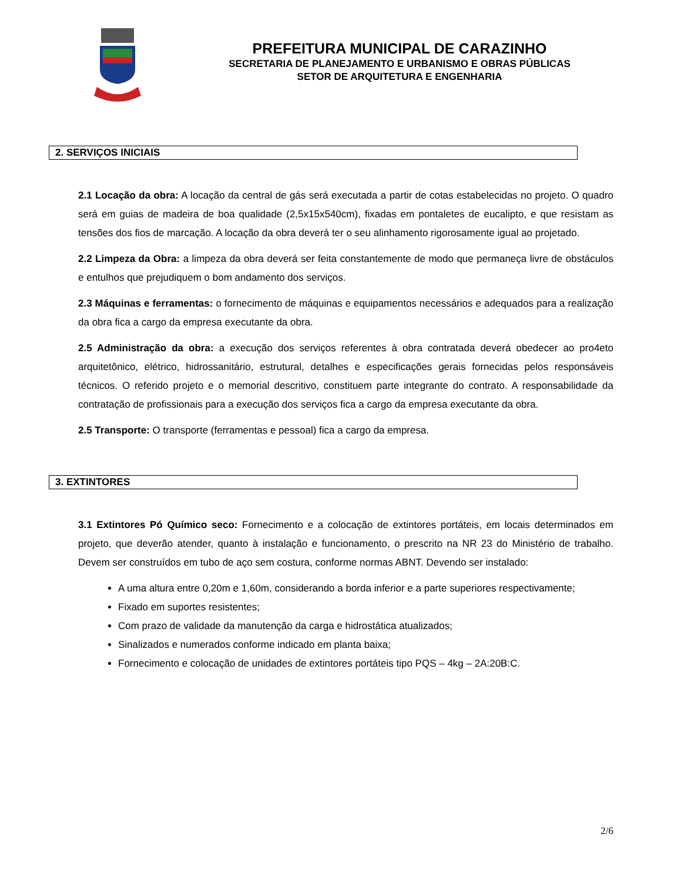PREFEITURA MUNICIPAL DE CARAZINHO
SECRETARIA DE PLANEJAMENTO E URBANISMO E OBRAS PÚBLICAS
SETOR DE ARQUITETURA E ENGENHARIA
2. SERVIÇOS INICIAIS
2.1 Locação da obra: A locação da central de gás será executada a partir de cotas estabelecidas no projeto. O quadro será em guias de madeira de boa qualidade (2,5x15x540cm), fixadas em pontaletes de eucalipto, e que resistam as tensões dos fios de marcação. A locação da obra deverá ter o seu alinhamento rigorosamente igual ao projetado.
2.2 Limpeza da Obra: a limpeza da obra deverá ser feita constantemente de modo que permaneça livre de obstáculos e entulhos que prejudiquem o bom andamento dos serviços.
2.3 Máquinas e ferramentas: o fornecimento de máquinas e equipamentos necessários e adequados para a realização da obra fica a cargo da empresa executante da obra.
2.5 Administração da obra: a execução dos serviços referentes à obra contratada deverá obedecer ao pro4eto arquitetônico, elétrico, hidrossanitário, estrutural, detalhes e especificações gerais fornecidas pelos responsáveis técnicos. O referido projeto e o memorial descritivo, constituem parte integrante do contrato. A responsabilidade da contratação de profissionais para a execução dos serviços fica a cargo da empresa executante da obra.
2.5 Transporte: O transporte (ferramentas e pessoal) fica a cargo da empresa.
3. EXTINTORES
3.1 Extintores Pó Químico seco: Fornecimento e a colocação de extintores portáteis, em locais determinados em projeto, que deverão atender, quanto à instalação e funcionamento, o prescrito na NR 23 do Ministério de trabalho. Devem ser construídos em tubo de aço sem costura, conforme normas ABNT. Devendo ser instalado:
A uma altura entre 0,20m e 1,60m, considerando a borda inferior e a parte superiores respectivamente;
Fixado em suportes resistentes;
Com prazo de validade da manutenção da carga e hidrostática atualizados;
Sinalizados e numerados conforme indicado em planta baixa;
Fornecimento e colocação de unidades de extintores portáteis tipo PQS – 4kg – 2A:20B:C.
2/6